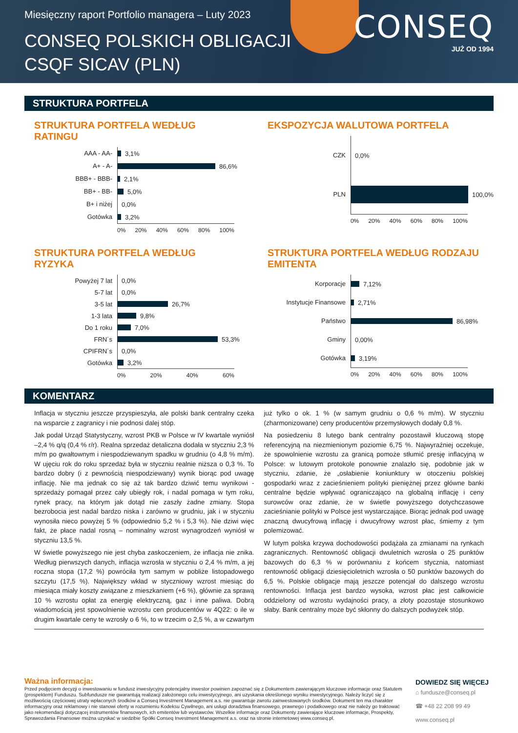Miesięczny raport Portfolio managera – Luty 2023
CONSEQ POLSKICH OBLIGACJI
CSQF SICAV (PLN)
CONSEQ
JUŻ OD 1994
STRUKTURA PORTFELA
STRUKTURA PORTFELA WEDŁUG RATINGU
AAA - AA-
3,1%
A+ - A-
86,6%
BBB+ - BBB-
2,1%
BB+ - BB-
5,0%
B+ i niżej
0,0%
Gotówka
3,2%
0% 20% 40% 60% 80% 100%
EKSPOZYCJA WALUTOWA PORTFELA
CZK
0,0%
PLN
100,0%
0% 20% 40% 60% 80% 100%
STRUKTURA PORTFELA WEDŁUG RYZYKA
Powyżej 7 lat
0,0%
5-7 lat
0,0%
3-5 lat
26,7%
1-3 lata
9,8%
Do 1 roku
7,0%
FRN´s
53,3%
CPIFRN´s
0,0%
Gotówka
3,2%
0% 20% 40% 60%
STRUKTURA PORTFELA WEDŁUG RODZAJU EMITENTA
Korporacje
7,12%
Instytucje Finansowe
2,71%
Państwo
86,98%
Gminy
0,00%
Gotówka
3,19%
0% 20% 40% 60% 80% 100%
KOMENTARZ
Inflacja w styczniu jeszcze przyspieszyła, ale polski bank centralny czeka na wsparcie z zagranicy i nie podnosi dalej stóp.
Jak podał Urząd Statystyczny, wzrost PKB w Polsce w IV kwartale wyniósł –2,4 % q/q (0,4 % r/r). Realna sprzedaż detaliczna dodała w styczniu 2,3 % m/m po gwałtownym i niespodziewanym spadku w grudniu (o 4,8 % m/m). W ujęciu rok do roku sprzedaż była w styczniu realnie niższa o 0,3 %. To bardzo dobry (i z pewnością niespodziewany) wynik biorąc pod uwagę inflację. Nie ma jednak co się aż tak bardzo dziwić temu wynikowi - sprzedaży pomagał przez cały ubiegły rok, i nadal pomaga w tym roku, rynek pracy, na którym jak dotąd nie zaszły żadne zmiany. Stopa bezrobocia jest nadal bardzo niska i zarówno w grudniu, jak i w styczniu wynosiła nieco powyżej 5 % (odpowiednio 5,2 % i 5,3 %). Nie dziwi więc fakt, że płace nadal rosną – nominalny wzrost wynagrodzeń wyniósł w styczniu 13,5 %.
W świetle powyższego nie jest chyba zaskoczeniem, że inflacja nie znika. Według pierwszych danych, inflacja wzrosła w styczniu o 2,4 % m/m, a jej roczna stopa (17,2 %) powróciła tym samym w pobliże listopadowego szczytu (17,5 %). Największy wkład w styczniowy wzrost miesiąc do miesiąca miały koszty związane z mieszkaniem (+6 %), głównie za sprawą 10 % wzrostu opłat za energię elektryczną, gaz i inne paliwa. Dobrą wiadomością jest spowolnienie wzrostu cen producentów w 4Q22: o ile w drugim kwartale ceny te wzrosły o 6 %, to w trzecim o 2,5 %, a w czwartym już tylko o ok. 1 % (w samym grudniu o 0,6 % m/m). W styczniu (zharmonizowane) ceny producentów przemysłowych dodały 0,8 %.
Na posiedzeniu 8 lutego bank centralny pozostawił kluczową stopę referencyjną na niezmienionym poziomie 6,75 %. Najwyraźniej oczekuje, że spowolnienie wzrostu za granicą pomoże stłumić presję inflacyjną w Polsce: w lutowym protokole ponownie znalazło się, podobnie jak w styczniu, zdanie, że „osłabienie koniunktury w otoczeniu polskiej gospodarki wraz z zacieśnieniem polityki pieniężnej przez główne banki centralne będzie wpływać ograniczająco na globalną inflację i ceny surowców oraz zdanie, że w świetle powyższego dotychczasowe zacieśnianie polityki w Polsce jest wystarczające. Biorąc jednak pod uwagę znaczną dwucyfrową inflację i dwucyfrowy wzrost płac, śmiemy z tym polemizować.
W lutym polska krzywa dochodowości podążała za zmianami na rynkach zagranicznych. Rentowność obligacji dwuletnich wzrosła o 25 punktów bazowych do 6,3 % w porównaniu z końcem stycznia, natomiast rentowność obligacji dziesięcioletnich wzrosła o 50 punktów bazowych do 6,5 %. Polskie obligacje mają jeszcze potencjał do dalszego wzrostu rentowności. Inflacja jest bardzo wysoka, wzrost płac jest całkowicie oddzielony od wzrostu wydajności pracy, a złoty pozostaje stosunkowo słaby. Bank centralny może być skłonny do dalszych podwyżek stóp.
Ważna informacja:
Przed podjęciem decyzji o inwestowaniu w fundusz inwestycyjny potencjalny inwestor powinien zapoznać się z Dokumentem zawierającym kluczowe informacje oraz Statutem (prospektem) Funduszu. Subfundusze nie gwarantują realizacji założonego celu inwestycyjnego, ani uzyskania określonego wyniku inwestycyjnego. Należy liczyć się z możliwością częściowej utraty wpłaconych środków a Conseq Investment Management a.s. nie gwarantuje zwrotu zainwestowanych środków. Dokument ten ma charakter informacyjny oraz reklamowy i nie stanowi oferty w rozumieniu Kodeksu Cywilnego, ani usługi doradztwa finansowego, prawnego i podatkowego oraz nie należy go traktować jako rekomendacji dotyczącej instrumentów finansowych, ich emitentów lub wystawców. Wszelkie informacje oraz Dokumenty zawierające kluczowe informacje, Prospekty, Sprawozdania Finansowe można uzyskać w siedzibie Spółki Conseq Investment Management a.s. oraz na stronie internetowej www.conseq.pl.
DOWIEDZ SIĘ WIĘCEJ
⌂ fundusze@conseq.pl
☎ +48 22 208 99 49
www.conseq.pl